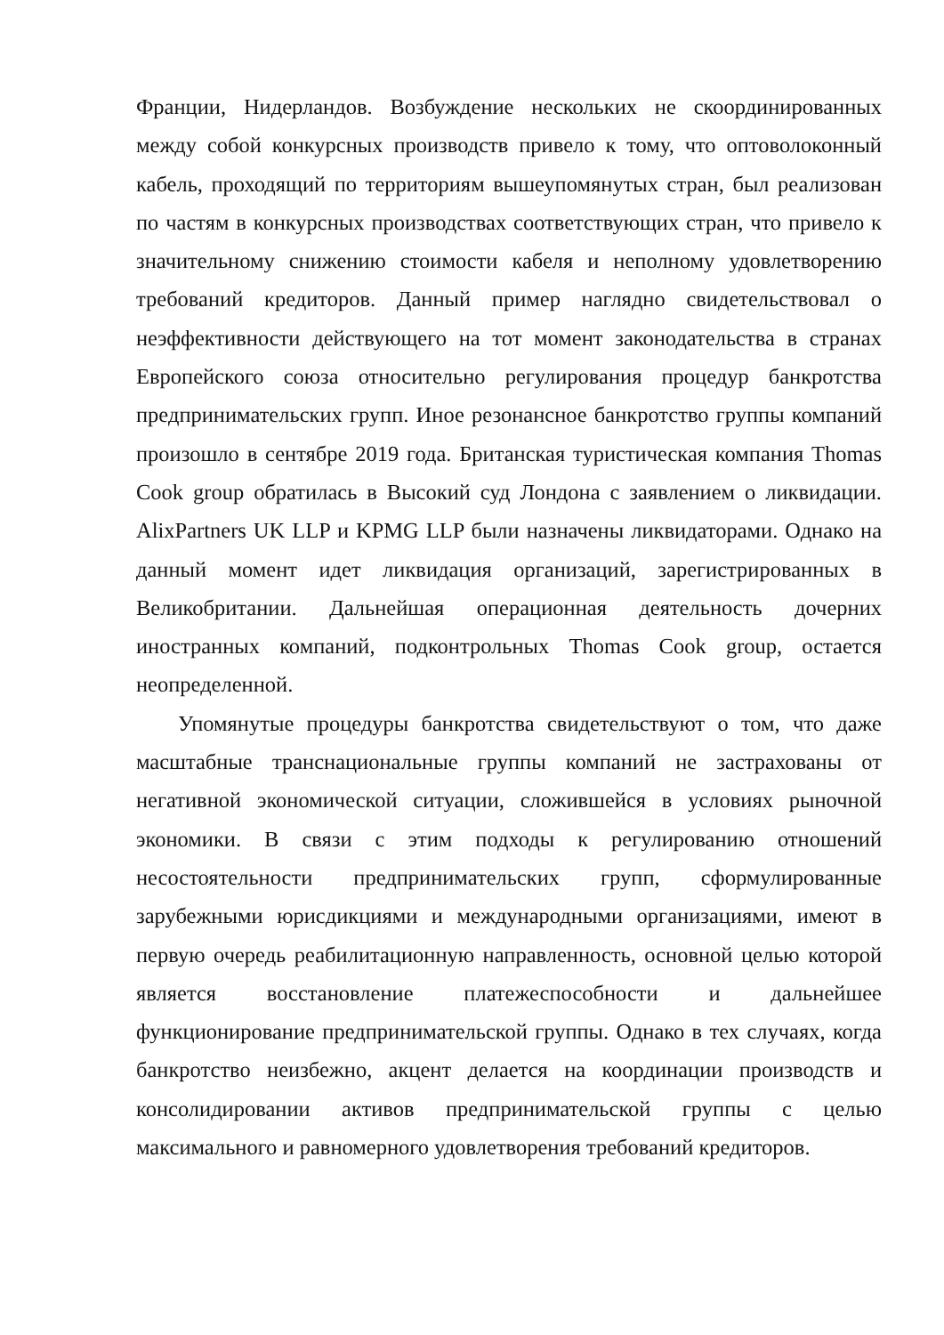Франции, Нидерландов. Возбуждение нескольких не скоординированных между собой конкурсных производств привело к тому, что оптоволоконный кабель, проходящий по территориям вышеупомянутых стран, был реализован по частям в конкурсных производствах соответствующих стран, что привело к значительному снижению стоимости кабеля и неполному удовлетворению требований кредиторов. Данный пример наглядно свидетельствовал о неэффективности действующего на тот момент законодательства в странах Европейского союза относительно регулирования процедур банкротства предпринимательских групп. Иное резонансное банкротство группы компаний произошло в сентябре 2019 года. Британская туристическая компания Thomas Cook group обратилась в Высокий суд Лондона с заявлением о ликвидации. AlixPartners UK LLP и KPMG LLP были назначены ликвидаторами. Однако на данный момент идет ликвидация организаций, зарегистрированных в Великобритании. Дальнейшая операционная деятельность дочерних иностранных компаний, подконтрольных Thomas Cook group, остается неопределенной.
Упомянутые процедуры банкротства свидетельствуют о том, что даже масштабные транснациональные группы компаний не застрахованы от негативной экономической ситуации, сложившейся в условиях рыночной экономики. В связи с этим подходы к регулированию отношений несостоятельности предпринимательских групп, сформулированные зарубежными юрисдикциями и международными организациями, имеют в первую очередь реабилитационную направленность, основной целью которой является восстановление платежеспособности и дальнейшее функционирование предпринимательской группы. Однако в тех случаях, когда банкротство неизбежно, акцент делается на координации производств и консолидировании активов предпринимательской группы с целью максимального и равномерного удовлетворения требований кредиторов.